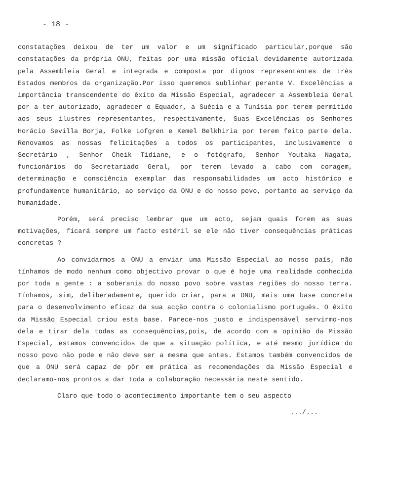- 18 -
constatações deixou de ter um valor e um significado particular,porque são constatações da própria ONU, feitas por uma missão oficial devidamente autorizada pela Assembleia Geral e integrada e composta por dignos representantes de três Estados membros da organização.Por isso queremos sublinhar perante V. Excelências a importância transcendente do êxito da Missão Especial, agradecer a Assembleia Geral por a ter autorizado, agradecer o Equador, a Suécia e a Tunísia por terem permitido aos seus ilustres representantes, respectivamente, Suas Excelências os Senhores Horácio Sevilla Borja, Folke Lofgren e Kemel Belkhiria por terem feito parte dela. Renovamos as nossas felicitações a todos os participantes, inclusivamente o Secretário , Senhor Cheik Tidiane, e o fotógrafo, Senhor Youtaka Nagata, funcionários do Secretariado Geral, por terem levado a cabo com coragem, determinação e consciência exemplar das responsabilidades um acto histórico e profundamente humanitário, ao serviço da ONU e do nosso povo, portanto ao serviço da humanidade.
Porém, será preciso lembrar que um acto, sejam quais forem as suas motivações, ficará sempre um facto estéril se ele não tiver consequências práticas concretas ?
Ao convidarmos a ONU a enviar uma Missão Especial ao nosso país, não tínhamos de modo nenhum como objectivo provar o que é hoje uma realidade conhecida por toda a gente : a soberania do nosso povo sobre vastas regiões do nosso terra. Tínhamos, sim, deliberadamente, querido criar, para a ONU, mais uma base concreta para o desenvolvimento eficaz da sua acção contra o colonialismo português. O êxito da Missão Especial criou esta base. Parece-nos justo e indispensável servirmo-nos dela e tirar dela todas as consequências,pois, de acordo com a opinião da Missão Especial, estamos convencidos de que a situação política, e até mesmo jurídica do nosso povo não pode e não deve ser a mesma que antes. Estamos também convencidos de que a ONU será capaz de pôr em prática as recomendações da Missão Especial e declaramo-nos prontos a dar toda a colaboração necessária neste sentido.
Claro que todo o acontecimento importante tem o seu aspecto
.../...